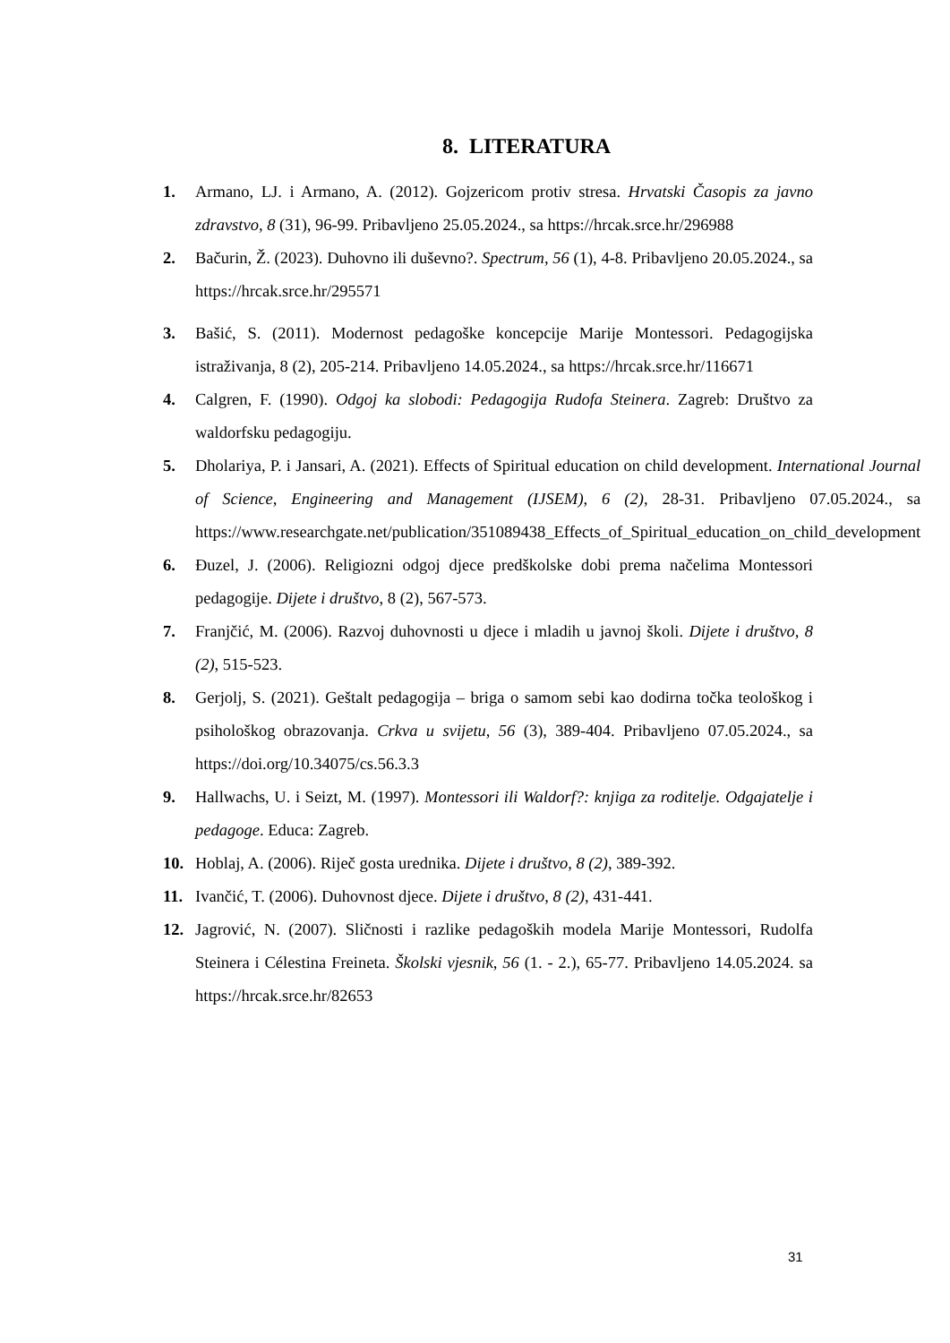8. LITERATURA
1. Armano, LJ. i Armano, A. (2012). Gojzericom protiv stresa. Hrvatski Časopis za javno zdravstvo, 8 (31), 96-99. Pribavljeno 25.05.2024., sa https://hrcak.srce.hr/296988
2. Bačurin, Ž. (2023). Duhovno ili duševno?. Spectrum, 56 (1), 4-8. Pribavljeno 20.05.2024., sa https://hrcak.srce.hr/295571
3. Bašić, S. (2011). Modernost pedagoške koncepcije Marije Montessori. Pedagogijska istraživanja, 8 (2), 205-214. Pribavljeno 14.05.2024., sa https://hrcak.srce.hr/116671
4. Calgren, F. (1990). Odgoj ka slobodi: Pedagogija Rudofa Steinera. Zagreb: Društvo za waldorfsku pedagogiju.
5. Dholariya, P. i Jansari, A. (2021). Effects of Spiritual education on child development. International Journal of Science, Engineering and Management (IJSEM), 6 (2), 28-31. Pribavljeno 07.05.2024., sa https://www.researchgate.net/publication/351089438_Effects_of_Spiritual_education_on_child_development
6. Đuzel, J. (2006). Religiozni odgoj djece predškolske dobi prema načelima Montessori pedagogije. Dijete i društvo, 8 (2), 567-573.
7. Franjčić, M. (2006). Razvoj duhovnosti u djece i mladih u javnoj školi. Dijete i društvo, 8 (2), 515-523.
8. Gerjolj, S. (2021). Geštalt pedagogija – briga o samom sebi kao dodirna točka teološkog i psihološkog obrazovanja. Crkva u svijetu, 56 (3), 389-404. Pribavljeno 07.05.2024., sa https://doi.org/10.34075/cs.56.3.3
9. Hallwachs, U. i Seizt, M. (1997). Montessori ili Waldorf?: knjiga za roditelje. Odgajatelje i pedagoge. Educa: Zagreb.
10. Hoblaj, A. (2006). Riječ gosta urednika. Dijete i društvo, 8 (2), 389-392.
11. Ivančić, T. (2006). Duhovnost djece. Dijete i društvo, 8 (2), 431-441.
12. Jagrović, N. (2007). Sličnosti i razlike pedagoških modela Marije Montessori, Rudolfa Steinera i Célestina Freineta. Školski vjesnik, 56 (1. - 2.), 65-77. Pribavljeno 14.05.2024. sa https://hrcak.srce.hr/82653
31